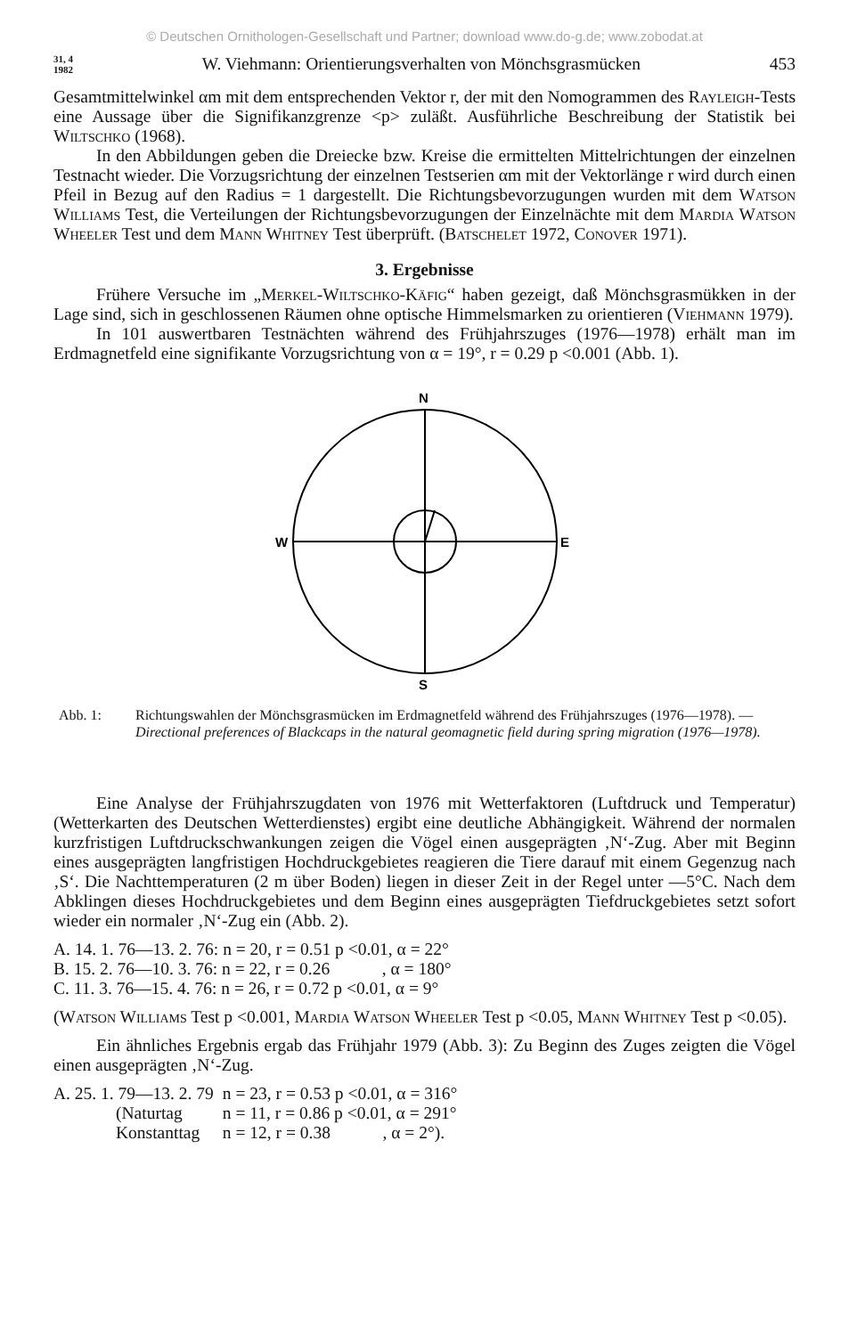© Deutschen Ornithologen-Gesellschaft und Partner; download www.do-g.de; www.zobodat.at
31, 4
1982
W. Viehmann: Orientierungsverhalten von Mönchsgrasmücken
453
Gesamtmittelwinkel αm mit dem entsprechenden Vektor r, der mit den Nomogrammen des Rayleigh-Tests eine Aussage über die Signifikanzgrenze <p> zuläßt. Ausführliche Beschreibung der Statistik bei Wiltschko (1968).
In den Abbildungen geben die Dreiecke bzw. Kreise die ermittelten Mittelrichtungen der einzelnen Testnacht wieder. Die Vorzugsrichtung der einzelnen Testserien αm mit der Vektorlänge r wird durch einen Pfeil in Bezug auf den Radius = 1 dargestellt. Die Richtungsbevorzugungen wurden mit dem Watson Williams Test, die Verteilungen der Richtungsbevorzugungen der Einzelnächte mit dem Mardia Watson Wheeler Test und dem Mann Whitney Test überprüft. (Batschelet 1972, Conover 1971).
3. Ergebnisse
Frühere Versuche im „Merkel-Wiltschko-Käfig“ haben gezeigt, daß Mönchsgrasmükken in der Lage sind, sich in geschlossenen Räumen ohne optische Himmelsmarken zu orientieren (Viehmann 1979).
In 101 auswertbaren Testnächten während des Frühjahrszuges (1976—1978) erhält man im Erdmagnetfeld eine signifikante Vorzugsrichtung von α = 19°, r = 0.29 p <0.001 (Abb. 1).
N
S
W
E
Abb. 1: Richtungswahlen der Mönchsgrasmücken im Erdmagnetfeld während des Frühjahrszuges (1976—1978). — Directional preferences of Blackcaps in the natural geomagnetic field during spring migration (1976—1978).
Eine Analyse der Frühjahrszugdaten von 1976 mit Wetterfaktoren (Luftdruck und Temperatur) (Wetterkarten des Deutschen Wetterdienstes) ergibt eine deutliche Abhängigkeit. Während der normalen kurzfristigen Luftdruckschwankungen zeigen die Vögel einen ausgeprägten ‚N‘-Zug. Aber mit Beginn eines ausgeprägten langfristigen Hochdruckgebietes reagieren die Tiere darauf mit einem Gegenzug nach ‚S‘. Die Nachttemperaturen (2 m über Boden) liegen in dieser Zeit in der Regel unter —5°C. Nach dem Abklingen dieses Hochdruckgebietes und dem Beginn eines ausgeprägten Tiefdruckgebietes setzt sofort wieder ein normaler ‚N‘-Zug ein (Abb. 2).
A. 14. 1. 76—13. 2. 76: n = 20, r = 0.51 p <0.01, α = 22°
B. 15. 2. 76—10. 3. 76: n = 22, r = 0.26 , α = 180°
C. 11. 3. 76—15. 4. 76: n = 26, r = 0.72 p <0.01, α = 9°
(Watson Williams Test p <0.001, Mardia Watson Wheeler Test p <0.05, Mann Whitney Test p <0.05).
Ein ähnliches Ergebnis ergab das Frühjahr 1979 (Abb. 3): Zu Beginn des Zuges zeigten die Vögel einen ausgeprägten ‚N‘-Zug.
| A. 25. 1. 79—13. 2. 79 | n = 23, r = 0.53 p <0.01, α = 316° |
| (Naturtag | n = 11, r = 0.86 p <0.01, α = 291° |
| Konstanttag | n = 12, r = 0.38 , α = 2°). |